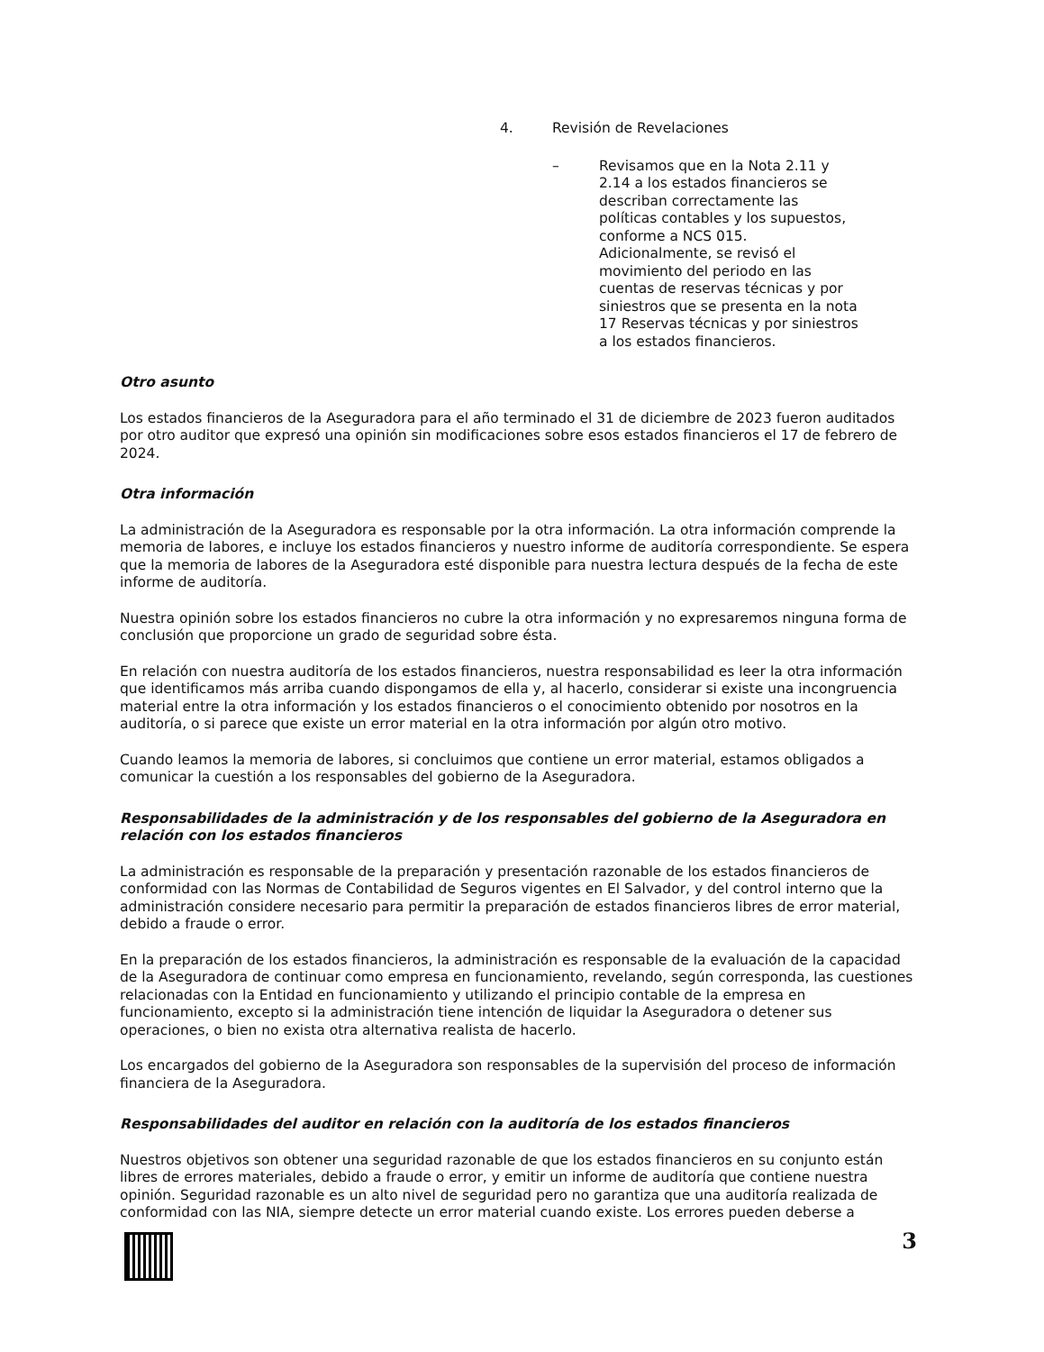4. Revisión de Revelaciones
– Revisamos que en la Nota 2.11 y 2.14 a los estados financieros se describan correctamente las políticas contables y los supuestos, conforme a NCS 015. Adicionalmente, se revisó el movimiento del periodo en las cuentas de reservas técnicas y por siniestros que se presenta en la nota 17 Reservas técnicas y por siniestros a los estados financieros.
Otro asunto
Los estados financieros de la Aseguradora para el año terminado el 31 de diciembre de 2023 fueron auditados por otro auditor que expresó una opinión sin modificaciones sobre esos estados financieros el 17 de febrero de 2024.
Otra información
La administración de la Aseguradora es responsable por la otra información. La otra información comprende la memoria de labores, e incluye los estados financieros y nuestro informe de auditoría correspondiente. Se espera que la memoria de labores de la Aseguradora esté disponible para nuestra lectura después de la fecha de este informe de auditoría.
Nuestra opinión sobre los estados financieros no cubre la otra información y no expresaremos ninguna forma de conclusión que proporcione un grado de seguridad sobre ésta.
En relación con nuestra auditoría de los estados financieros, nuestra responsabilidad es leer la otra información que identificamos más arriba cuando dispongamos de ella y, al hacerlo, considerar si existe una incongruencia material entre la otra información y los estados financieros o el conocimiento obtenido por nosotros en la auditoría, o si parece que existe un error material en la otra información por algún otro motivo.
Cuando leamos la memoria de labores, si concluimos que contiene un error material, estamos obligados a comunicar la cuestión a los responsables del gobierno de la Aseguradora.
Responsabilidades de la administración y de los responsables del gobierno de la Aseguradora en relación con los estados financieros
La administración es responsable de la preparación y presentación razonable de los estados financieros de conformidad con las Normas de Contabilidad de Seguros vigentes en El Salvador, y del control interno que la administración considere necesario para permitir la preparación de estados financieros libres de error material, debido a fraude o error.
En la preparación de los estados financieros, la administración es responsable de la evaluación de la capacidad de la Aseguradora de continuar como empresa en funcionamiento, revelando, según corresponda, las cuestiones relacionadas con la Entidad en funcionamiento y utilizando el principio contable de la empresa en funcionamiento, excepto si la administración tiene intención de liquidar la Aseguradora o detener sus operaciones, o bien no exista otra alternativa realista de hacerlo.
Los encargados del gobierno de la Aseguradora son responsables de la supervisión del proceso de información financiera de la Aseguradora.
Responsabilidades del auditor en relación con la auditoría de los estados financieros
Nuestros objetivos son obtener una seguridad razonable de que los estados financieros en su conjunto están libres de errores materiales, debido a fraude o error, y emitir un informe de auditoría que contiene nuestra opinión. Seguridad razonable es un alto nivel de seguridad pero no garantiza que una auditoría realizada de conformidad con las NIA, siempre detecte un error material cuando existe. Los errores pueden deberse a
3